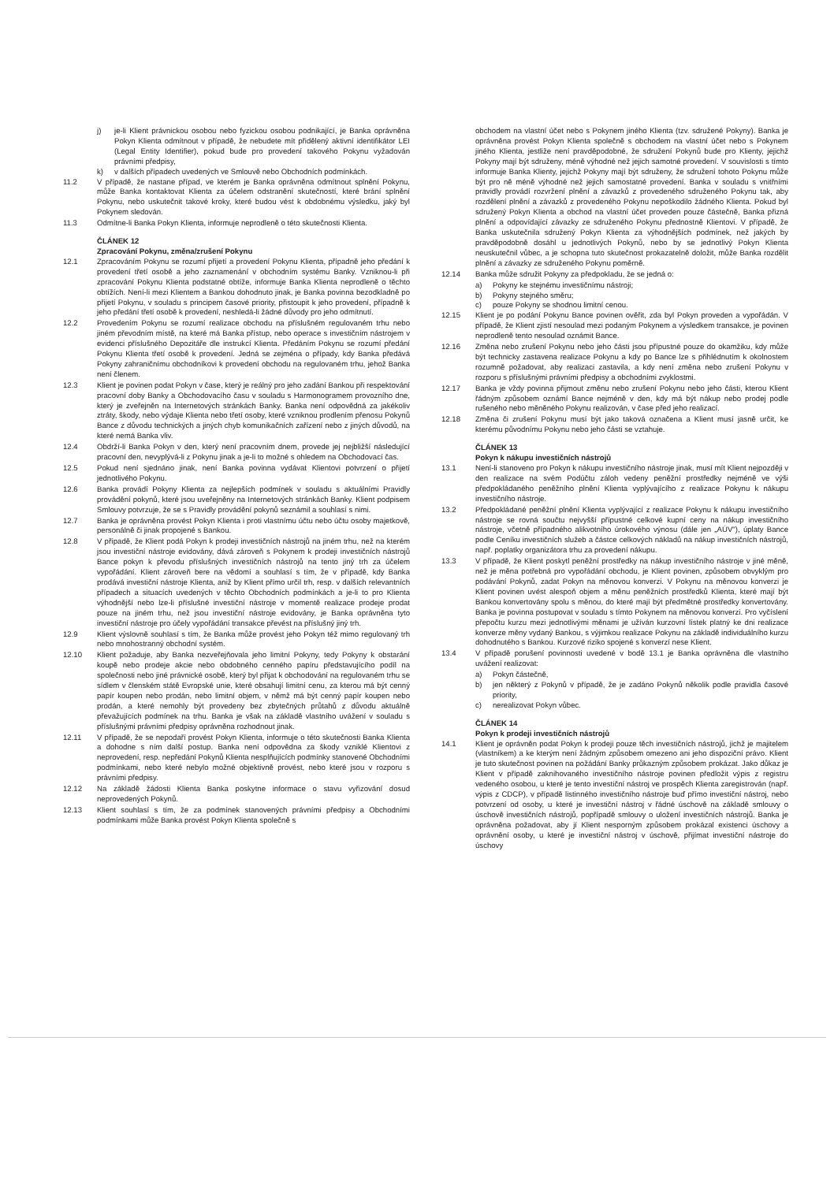j) je-li Klient právnickou osobou nebo fyzickou osobou podnikající, je Banka oprávněna Pokyn Klienta odmítnout v případě, že nebudete mít přidělený aktivní identifikátor LEI (Legal Entity Identifier), pokud bude pro provedení takového Pokynu vyžadován právními předpisy,
k) v dalších případech uvedených ve Smlouvě nebo Obchodních podmínkách.
11.2 V případě, že nastane případ, ve kterém je Banka oprávněna odmítnout splnění Pokynu, může Banka kontaktovat Klienta za účelem odstranění skutečností, které brání splnění Pokynu, nebo uskutečnit takové kroky, které budou vést k obdobnému výsledku, jaký byl Pokynem sledován.
11.3 Odmítne-li Banka Pokyn Klienta, informuje neprodleně o této skutečnosti Klienta.
ČLÁNEK 12
Zpracování Pokynu, změna/zrušení Pokynu
12.1 Zpracováním Pokynu se rozumí přijetí a provedení Pokynu Klienta, případně jeho předání k provedení třetí osobě a jeho zaznamenání v obchodním systému Banky. Vzniknou-li při zpracování Pokynu Klienta podstatné obtíže, informuje Banka Klienta neprodleně o těchto obtížích. Není-li mezi Klientem a Bankou dohodnuto jinak, je Banka povinna bezodkladně po přijetí Pokynu, v souladu s principem časové priority, přistoupit k jeho provedení, případně k jeho předání třetí osobě k provedení, neshledá-li žádné důvody pro jeho odmítnutí.
12.2 Provedením Pokynu se rozumí realizace obchodu na příslušném regulovaném trhu nebo jiném převodním místě, na které má Banka přístup, nebo operace s investičním nástrojem v evidenci příslušného Depozitáře dle instrukcí Klienta. Předáním Pokynu se rozumí předání Pokynu Klienta třetí osobě k provedení. Jedná se zejména o případy, kdy Banka předává Pokyny zahraničnímu obchodníkovi k provedení obchodu na regulovaném trhu, jehož Banka není členem.
12.3 Klient je povinen podat Pokyn v čase, který je reálný pro jeho zadání Bankou při respektování pracovní doby Banky a Obchodovacího času v souladu s Harmonogramem provozního dne, který je zveřejněn na Internetových stránkách Banky. Banka není odpovědná za jakékoliv ztráty, škody, nebo výdaje Klienta nebo třetí osoby, které vzniknou prodlením přenosu Pokynů Bance z důvodu technických a jiných chyb komunikačních zařízení nebo z jiných důvodů, na které nemá Banka vliv.
12.4 Obdrží-li Banka Pokyn v den, který není pracovním dnem, provede jej nejbližší následující pracovní den, nevyplývá-li z Pokynu jinak a je-li to možné s ohledem na Obchodovací čas.
12.5 Pokud není sjednáno jinak, není Banka povinna vydávat Klientovi potvrzení o přijetí jednotlivého Pokynu.
12.6 Banka provádí Pokyny Klienta za nejlepších podmínek v souladu s aktuálními Pravidly provádění pokynů, které jsou uveřejněny na Internetových stránkách Banky. Klient podpisem Smlouvy potvrzuje, že se s Pravidly provádění pokynů seznámil a souhlasí s nimi.
12.7 Banka je oprávněna provést Pokyn Klienta i proti vlastnímu účtu nebo účtu osoby majetkově, personálně či jinak propojené s Bankou.
12.8 V případě, že Klient podá Pokyn k prodeji investičních nástrojů na jiném trhu, než na kterém jsou investiční nástroje evidovány, dává zároveň s Pokynem k prodeji investičních nástrojů Bance pokyn k převodu příslušných investičních nástrojů na tento jiný trh za účelem vypořádání. Klient zároveň bere na vědomí a souhlasí s tím, že v případě, kdy Banka prodává investiční nástroje Klienta, aniž by Klient přímo určil trh, resp. v dalších relevantních případech a situacích uvedených v těchto Obchodních podmínkách a je-li to pro Klienta výhodnější nebo lze-li příslušné investiční nástroje v momentě realizace prodeje prodat pouze na jiném trhu, než jsou investiční nástroje evidovány, je Banka oprávněna tyto investiční nástroje pro účely vypořádání transakce převést na příslušný jiný trh.
12.9 Klient výslovně souhlasí s tím, že Banka může provést jeho Pokyn též mimo regulovaný trh nebo mnohostranný obchodní systém.
12.10 Klient požaduje, aby Banka nezveřejňovala jeho limitní Pokyny, tedy Pokyny k obstarání koupě nebo prodeje akcie nebo obdobného cenného papíru představujícího podíl na společnosti nebo jiné právnické osobě, který byl přijat k obchodování na regulovaném trhu se sídlem v členském státě Evropské unie, které obsahují limitní cenu, za kterou má být cenný papír koupen nebo prodán, nebo limitní objem, v němž má být cenný papír koupen nebo prodán, a které nemohly být provedeny bez zbytečných průtahů z důvodu aktuálně převažujících podmínek na trhu. Banka je však na základě vlastního uvážení v souladu s příslušnými právními předpisy oprávněna rozhodnout jinak.
12.11 V případě, že se nepodaří provést Pokyn Klienta, informuje o této skutečnosti Banka Klienta a dohodne s ním další postup. Banka není odpovědna za škody vzniklé Klientovi z neprovedení, resp. nepředání Pokynů Klienta nesplňujících podmínky stanovené Obchodními podmínkami, nebo které nebylo možné objektivně provést, nebo které jsou v rozporu s právními předpisy.
12.12 Na základě žádosti Klienta Banka poskytne informace o stavu vyřizování dosud neprovedených Pokynů.
12.13 Klient souhlasí s tím, že za podmínek stanovených právními předpisy a Obchodními podmínkami může Banka provést Pokyn Klienta společně s
obchodem na vlastní účet nebo s Pokynem jiného Klienta (tzv. sdružené Pokyny). Banka je oprávněna provést Pokyn Klienta společně s obchodem na vlastní účet nebo s Pokynem jiného Klienta, jestliže není pravděpodobné, že sdružení Pokynů bude pro Klienty, jejichž Pokyny mají být sdruženy, méně výhodné než jejich samotné provedení. V souvislosti s tímto informuje Banka Klienty, jejichž Pokyny mají být sdruženy, že sdružení tohoto Pokynu může být pro ně méně výhodné než jejich samostatné provedení. Banka v souladu s vnitřními pravidly provádí rozvržení plnění a závazků z provedeného sdruženého Pokynu tak, aby rozdělení plnění a závazků z provedeného Pokynu nepoškodilo žádného Klienta. Pokud byl sdružený Pokyn Klienta a obchod na vlastní účet proveden pouze částečně, Banka přizná plnění a odpovídající závazky ze sdruženého Pokynu přednostně Klientovi. V případě, že Banka uskutečnila sdružený Pokyn Klienta za výhodnějších podmínek, než jakých by pravděpodobně dosáhl u jednotlivých Pokynů, nebo by se jednotlivý Pokyn Klienta neuskutečnil vůbec, a je schopna tuto skutečnost prokazatelně doložit, může Banka rozdělit plnění a závazky ze sdruženého Pokynu poměrně.
12.14 Banka může sdružit Pokyny za předpokladu, že se jedná o:
a) Pokyny ke stejnému investičnímu nástroji;
b) Pokyny stejného směru;
c) pouze Pokyny se shodnou limitní cenou.
12.15 Klient je po podání Pokynu Bance povinen ověřit, zda byl Pokyn proveden a vypořádán. V případě, že Klient zjistí nesoulad mezi podaným Pokynem a výsledkem transakce, je povinen neprodleně tento nesoulad oznámit Bance.
12.16 Změna nebo zrušení Pokynu nebo jeho části jsou přípustné pouze do okamžiku, kdy může být technicky zastavena realizace Pokynu a kdy po Bance lze s přihlédnutím k okolnostem rozumně požadovat, aby realizaci zastavila, a kdy není změna nebo zrušení Pokynu v rozporu s příslušnými právními předpisy a obchodními zvyklostmi.
12.17 Banka je vždy povinna přijmout změnu nebo zrušení Pokynu nebo jeho části, kterou Klient řádným způsobem oznámí Bance nejméně v den, kdy má být nákup nebo prodej podle rušeného nebo měněného Pokynu realizován, v čase před jeho realizací.
12.18 Změna či zrušení Pokynu musí být jako taková označena a Klient musí jasně určit, ke kterému původnímu Pokynu nebo jeho části se vztahuje.
ČLÁNEK 13
Pokyn k nákupu investičních nástrojů
13.1 Není-li stanoveno pro Pokyn k nákupu investičního nástroje jinak, musí mít Klient nejpozději v den realizace na svém Podúčtu záloh vedeny peněžní prostředky nejméně ve výši předpokládaného peněžního plnění Klienta vyplývajícího z realizace Pokynu k nákupu investičního nástroje.
13.2 Předpokládané peněžní plnění Klienta vyplývající z realizace Pokynu k nákupu investičního nástroje se rovná součtu nejvyšší přípustné celkové kupní ceny na nákup investičního nástroje, včetně případného alikvotního úrokového výnosu (dále jen „AÚV"), úplaty Bance podle Ceníku investičních služeb a částce celkových nákladů na nákup investičních nástrojů, např. poplatky organizátora trhu za provedení nákupu.
13.3 V případě, že Klient poskytl peněžní prostředky na nákup investičního nástroje v jiné měně, než je měna potřebná pro vypořádání obchodu, je Klient povinen, způsobem obvyklým pro podávání Pokynů, zadat Pokyn na měnovou konverzi. V Pokynu na měnovou konverzi je Klient povinen uvést alespoň objem a měnu peněžních prostředků Klienta, které mají být Bankou konvertovány spolu s měnou, do které mají být předmětné prostředky konvertovány. Banka je povinna postupovat v souladu s tímto Pokynem na měnovou konverzi. Pro vyčíslení přepočtu kurzu mezi jednotlivými měnami je užíván kurzovní lístek platný ke dni realizace konverze měny vydaný Bankou, s výjimkou realizace Pokynu na základě individuálního kurzu dohodnutého s Bankou. Kurzové riziko spojené s konverzí nese Klient.
13.4 V případě porušení povinnosti uvedené v bodě 13.1 je Banka oprávněna dle vlastního uvážení realizovat:
a) Pokyn částečně,
b) jen některý z Pokynů v případě, že je zadáno Pokynů několik podle pravidla časové priority,
c) nerealizovat Pokyn vůbec.
ČLÁNEK 14
Pokyn k prodeji investičních nástrojů
14.1 Klient je oprávněn podat Pokyn k prodeji pouze těch investičních nástrojů, jichž je majitelem (vlastníkem) a ke kterým není žádným způsobem omezeno ani jeho dispoziční právo. Klient je tuto skutečnost povinen na požádání Banky průkazným způsobem prokázat. Jako důkaz je Klient v případě zaknihovaného investičního nástroje povinen předložit výpis z registru vedeného osobou, u které je tento investiční nástroj ve prospěch Klienta zaregistrován (např. výpis z CDCP), v případě listinného investičního nástroje buď přímo investiční nástroj, nebo potvrzení od osoby, u které je investiční nástroj v řádné úschově na základě smlouvy o úschově investičních nástrojů, popřípadě smlouvy o uložení investičních nástrojů. Banka je oprávněna požadovat, aby jí Klient nesporným způsobem prokázal existenci úschovy a oprávnění osoby, u které je investiční nástroj v úschově, přijímat investiční nástroje do úschovy